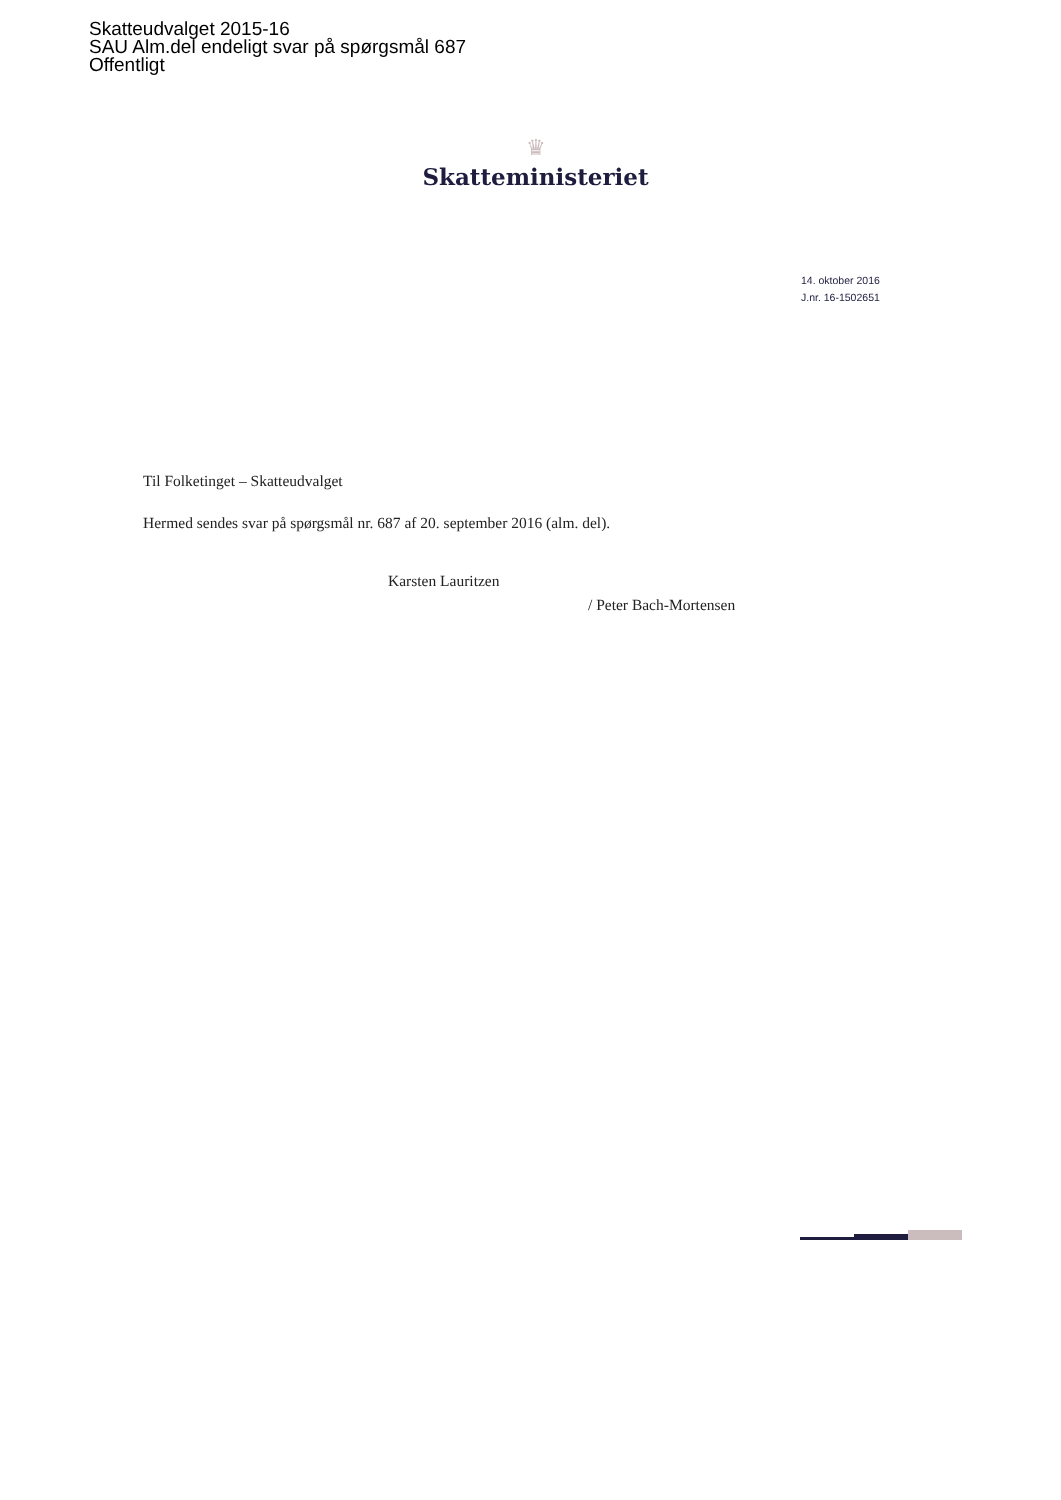Skatteudvalget 2015-16
SAU Alm.del endeligt svar på spørgsmål 687
Offentligt
♛
Skatteministeriet
14. oktober 2016
J.nr. 16-1502651
Til Folketinget – Skatteudvalget
Hermed sendes svar på spørgsmål nr. 687 af 20. september 2016 (alm. del).
Karsten Lauritzen
/ Peter Bach-Mortensen